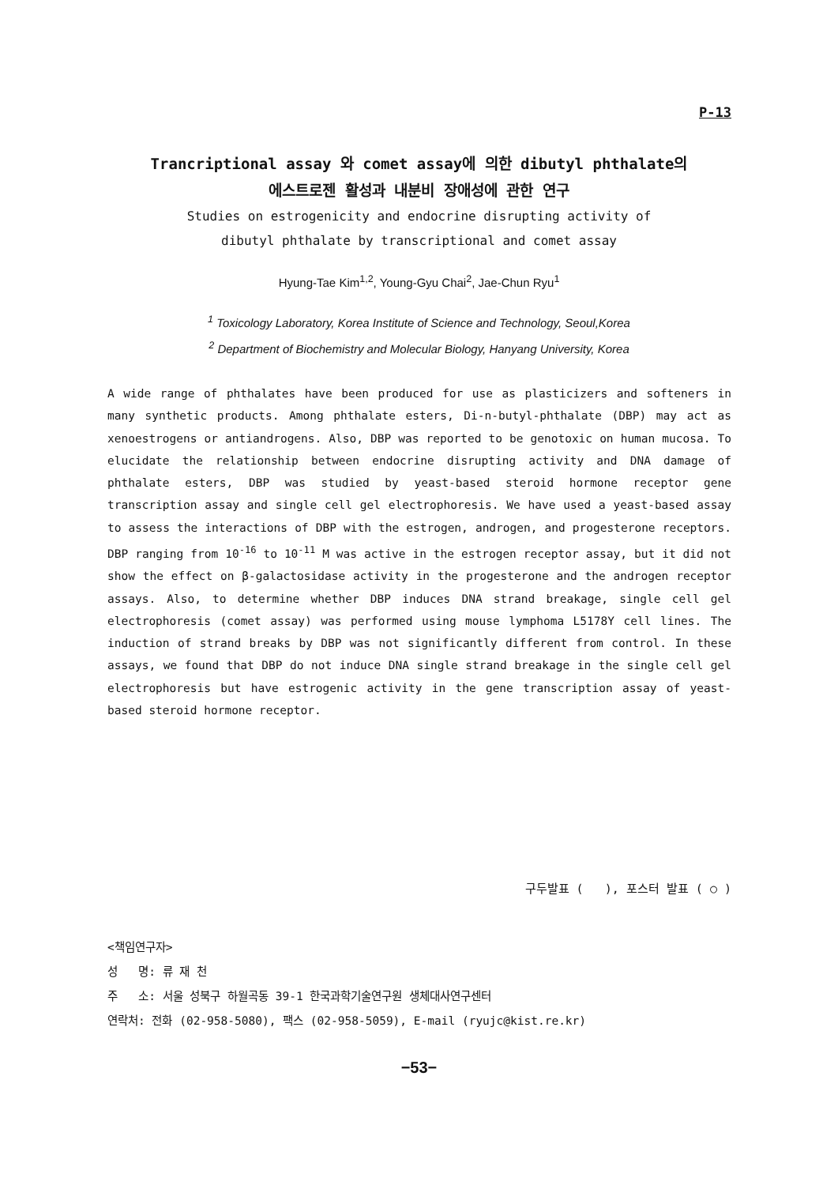P-13
Trancriptional assay 와 comet assay에 의한 dibutyl phthalate의
에스트로젠 활성과 내분비 장애성에 관한 연구
Studies on estrogenicity and endocrine disrupting activity of
dibutyl phthalate by transcriptional and comet assay
Hyung-Tae Kim<sup>1,2</sup>, Young-Gyu Chai<sup>2</sup>, Jae-Chun Ryu<sup>1</sup>
<sup>1</sup> Toxicology Laboratory, Korea Institute of Science and Technology, Seoul,Korea
<sup>2</sup> Department of Biochemistry and Molecular Biology, Hanyang University, Korea
A wide range of phthalates have been produced for use as plasticizers and softeners in many synthetic products. Among phthalate esters, Di-n-butyl-phthalate (DBP) may act as xenoestrogens or antiandrogens. Also, DBP was reported to be genotoxic on human mucosa. To elucidate the relationship between endocrine disrupting activity and DNA damage of phthalate esters, DBP was studied by yeast-based steroid hormone receptor gene transcription assay and single cell gel electrophoresis. We have used a yeast-based assay to assess the interactions of DBP with the estrogen, androgen, and progesterone receptors. DBP ranging from 10<sup>-16</sup> to 10<sup>-11</sup> M was active in the estrogen receptor assay, but it did not show the effect on β-galactosidase activity in the progesterone and the androgen receptor assays. Also, to determine whether DBP induces DNA strand breakage, single cell gel electrophoresis (comet assay) was performed using mouse lymphoma L5178Y cell lines. The induction of strand breaks by DBP was not significantly different from control. In these assays, we found that DBP do not induce DNA single strand breakage in the single cell gel electrophoresis but have estrogenic activity in the gene transcription assay of yeast-based steroid hormone receptor.
구두발표 ( ), 포스터 발표 ( ○ )
<책임연구자>
성 명: 류 재 천
주 소: 서울 성북구 하월곡동 39-1 한국과학기술연구원 생체대사연구센터
연락처: 전화 (02-958-5080), 팩스 (02-958-5059), E-mail (ryujc@kist.re.kr)
−53−